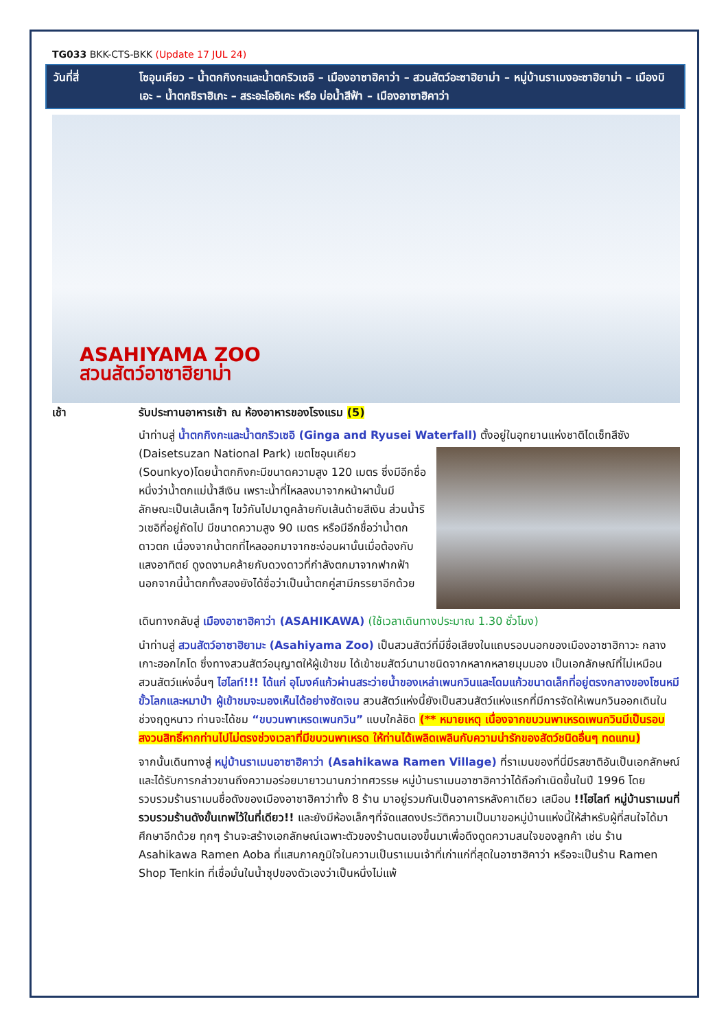TG033 BKK-CTS-BKK (Update 17 JUL 24)
วันที่สี่ โซอุนเคียว – น้ำตกกิงกะและน้ำตกริวเซอิ – เมืองอาซาฮิคาว่า – สวนสัตว์อะซาฮิยาม่า – หมู่บ้านราเมงอะซาฮิยาม่า – เมืองบิเอะ – น้ำตกชิราฮิเกะ – สระอะโออิเคะ หรือ บ่อน้ำสีฟ้า – เมืองอาซาฮิคาว่า
ASAHIYAMA ZOO
สวนสัตว์อาซาฮิยาม่า
เช้า รับประทานอาหารเช้า ณ ห้องอาหารของโรงแรม (5)
นำท่านสู่ น้ำตกกิงกะและน้ำตกริวเซอิ (Ginga and Ryusei Waterfall) ตั้งอยู่ในอุทยาน แห่งชาติไดเซ็ทสึซัง (Daisetsuzan National Park) เขตโซอุนเคียว (Sounkyo)โดยน้ำตกกิงกะมีขนาดความสูง 120 เมตร ซึ่งมีอีกชื่อหนึ่งว่าน้ำตกแม่น้ำสีเงิน เพราะน้ำที่ไหลลงมาจากหน้าผานั้นมีลักษณะเป็นเส้นเล็กๆ ไขว้กันไปมาดูคล้ายกับเส้นด้ายสีเงิน ส่วนน้ำริวเซอิที่อยู่ถัดไป มีขนาดความสูง 90 เมตร หรือมีอีกชื่อว่าน้ำตกดาวตก เนื่องจากน้ำตกที่ไหลออกมาจากชะง่อนผานั้นเมื่อต้องกับแสงอาทิตย์ ดูงดงามคล้ายกับดวงดาวที่กำลังตกมาจากฟากฟ้า นอกจากนี้น้ำตกทั้งสองยังได้ชื่อว่าเป็นน้ำตกคู่สามีภรรยาอีกด้วย
เดินทางกลับสู่ เมืองอาซาฮิคาว่า (ASAHIKAWA) (ใช้เวลาเดินทางประมาณ 1.30 ชั่วโมง)
นำท่านสู่ สวนสัตว์อาซาฮิยามะ (Asahiyama Zoo) เป็นสวนสัตว์ที่มีชื่อเสียงในแถบรอบนอกของเมืองอาซาฮิกาวะ กลางเกาะฮอกไกโด ซึ่งทางสวนสัตว์อนุญาตให้ผู้เข้าชม ได้เข้าชมสัตว์นานาชนิดจากหลากหลายมุมมอง เป็นเอกลักษณ์ที่ไม่เหมือนสวนสัตว์แห่งอื่นๆ ไฮไลท์!!! ได้แก่ อุโมงค์แก้วผ่านสระว่ายน้ำของเหล่าเพนกวินและโดมแก้วขนาดเล็กที่อยู่ตรงกลางของโซนหมีขั้วโลกและหมาป่า ผู้เข้าชมจะมองเห็นได้อย่างชัดเจน สวนสัตว์แห่งนี้ยังเป็นสวนสัตว์แห่งแรกที่มีการจัดให้เพนกวินออกเดินในช่วงฤดูหนาว ท่านจะได้ชม “ขบวนพาเหรดเพนกวิน” แบบใกล้ชิด (** หมายเหตุ เนื่องจากขบวนพาเหรดเพนกวินมีเป็นรอบ สงวนสิทธิ์หากท่านไปไม่ตรงช่วงเวลาที่มีขบวนพาเหรด ให้ท่านได้เพลิดเพลินกับความน่ารักของสัตว์ชนิดอื่นๆ ทดแทน)
จากนั้นเดินทางสู่ หมู่บ้านราเมนอาซาฮิคาว่า (Asahikawa Ramen Village) ที่ราเมนของที่นี่มีรสชาติอันเป็นเอกลักษณ์และได้รับการกล่าวขานถึงความอร่อยมายาวนานกว่าทศวรรษ หมู่บ้านราเมนอาซาฮิคาว่าได้ถือกำเนิดขึ้นในปี 1996 โดยรวบรวมร้านราเมนชื่อดังของเมืองอาซาฮิคาว่าทั้ง 8 ร้าน มาอยู่รวมกันเป็นอาคารหลังคาเดียว เสมือน !!ไฮไลท์ หมู่บ้านราเมนที่รวบรวมร้านดังขั้นเทพไว้ในที่เดียว!! และยังมีห้องเล็กๆที่จัดแสดงประวัติความเป็นมาขอหมู่บ้านแห่งนี้ให้สำหรับผู้ที่สนใจได้มาศึกษาอีกด้วย ทุกๆ ร้านจะสร้างเอกลักษณ์เฉพาะตัวของร้านตนเองขึ้นมาเพื่อดึงดูดความสนใจของลูกค้า เช่น ร้าน Asahikawa Ramen Aoba ที่แสนภาคภูมิใจในความเป็นราเมนเจ้าที่เก่าแก่ที่สุดในอาซาฮิคาว่า หรือจะเป็นร้าน Ramen Shop Tenkin ที่เชื่อมั่นในน้ำซุปของตัวเองว่าเป็นหนึ่งไม่แพ้